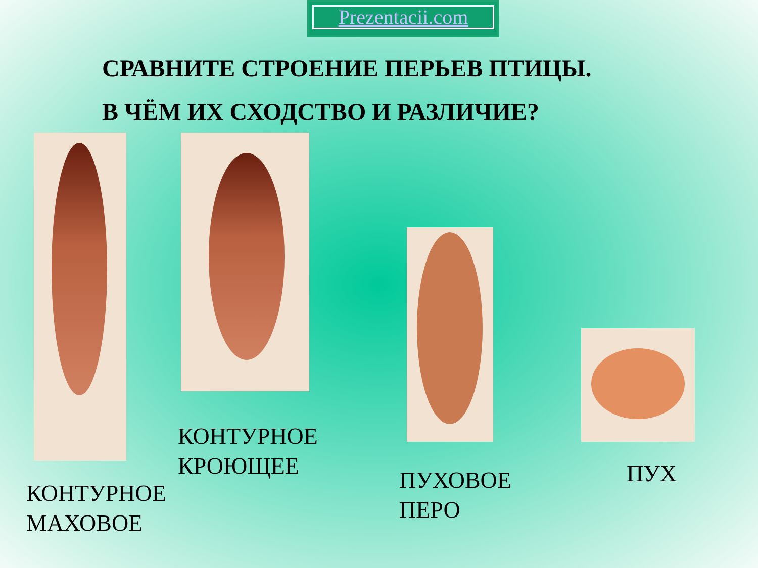Prezentacii.com
СРАВНИТЕ СТРОЕНИЕ ПЕРЬЕВ ПТИЦЫ.
В ЧЁМ ИХ СХОДСТВО И РАЗЛИЧИЕ?
КОНТУРНОЕ
КРОЮЩЕЕ
КОНТУРНОЕ
МАХОВОЕ
ПУХОВОЕ
ПЕРО
ПУХ